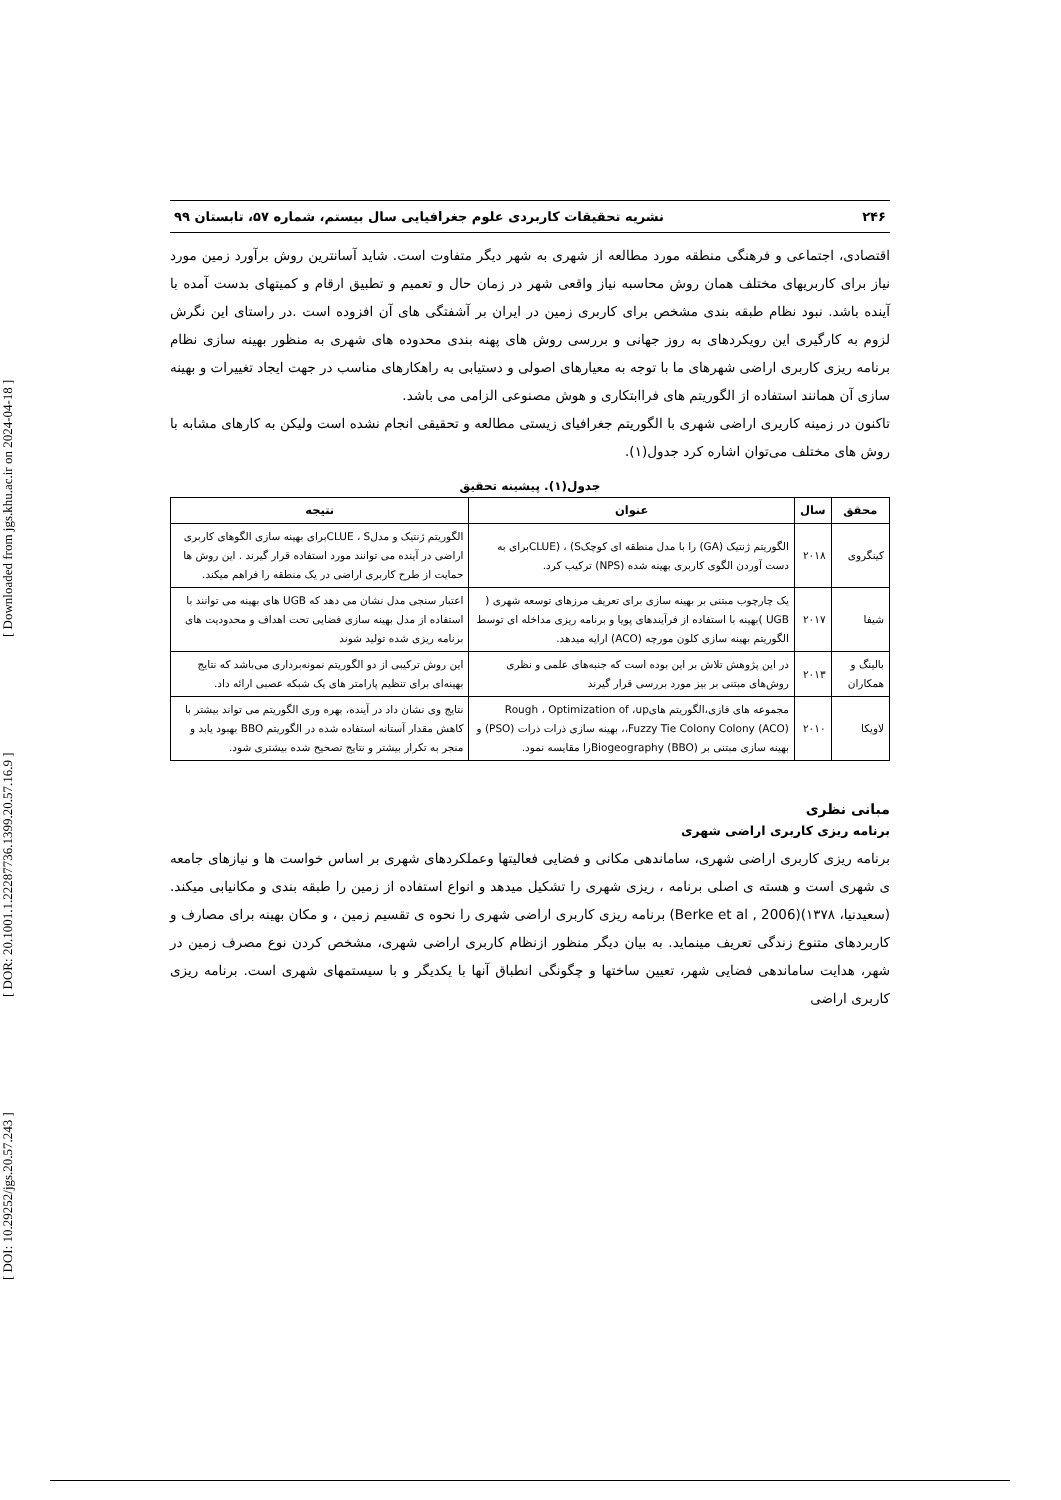[ DOI: 10.29252/jgs.20.57.243 ] [ DOR: 20.1001.1.22287736.1399.20.57.16.9 ] [ Downloaded from jgs.khu.ac.ir on 2024-04-18 ]
۲۴۶ نشریه تحقیقات کاربردی علوم جغرافیایی سال بیستم، شماره ۵۷، تابستان ۹۹
اقتصادی، اجتماعی و فرهنگی منطقه مورد مطالعه از شهری به شهر دیگر متفاوت است. شاید آسانترین روش برآورد زمین مورد نیاز برای کاربریهای مختلف همان روش محاسبه نیاز واقعی شهر در زمان حال و تعمیم و تطبیق ارقام و کمیتهای بدست آمده با آینده باشد. نبود نظام طبقه بندی مشخص برای کاربری زمین در ایران بر آشفتگی های آن افزوده است .در راستای این نگرش لزوم به کارگیری این رویکردهای به روز جهانی و بررسی روش های پهنه بندی محدوده های شهری به منظور بهینه سازی نظام برنامه ریزی کاربری اراضی شهرهای ما با توجه به معیارهای اصولی و دستیابی به راهکارهای مناسب در جهت ایجاد تغییرات و بهینه سازی آن همانند استفاده از الگوریتم های فراابتکاری و هوش مصنوعی الزامی می باشد.
تاکنون در زمینه کاریری اراضی شهری با الگوریتم جغرافیای زیستی مطالعه و تحقیقی انجام نشده است ولیکن به کارهای مشابه با روش های مختلف می‌توان اشاره کرد جدول(۱).
جدول(۱). پیشینه تحقیق
| محقق | سال | عنوان | نتیجه |
| --- | --- | --- | --- |
| کینگروی | ۲۰۱۸ | الگوریتم ژنتیک (GA) را با مدل منطقه ای کوچکCLUE) ، (Sبرای به دست آوردن الگوی کاربری بهینه شده (NPS) ترکیب کرد. | الگوریتم ژنتیک و مدلCLUE ، Sبرای بهینه سازی الگوهای کاربری اراضی در آینده می توانند مورد استفاده قرار گیرند . این روش ها حمایت از طرح کاربری اراضی در یک منطقه را فراهم میکند. |
| شیفا | ۲۰۱۷ | یک چارچوب مبتنی بر بهینه سازی برای تعریف مرزهای توسعه شهری ( UGB )بهینه با استفاده از فرآیندهای پویا و برنامه ریزی مداخله ای توسط الگوریتم بهینه سازی کلون مورچه (ACO) ارایه میدهد. | اعتبار سنجی مدل نشان می دهد که UGB های بهینه می توانند با استفاده از مدل بهینه سازی فضایی تحت اهداف و محدودیت های برنامه ریزی شده تولید شوند |
| بالینگ و همکاران | ۲۰۱۳ | در این پژوهش تلاش بر این بوده است که جنبه‌های علمی و نظری روش‌های مبتنی بر بیز مورد بررسی قرار گیرند | این روش ترکیبی از دو الگوریتم نمونه‌برداری می‌باشد که نتایج بهینه‌ای برای تنظیم پارامتر های یک شبکه عصبی ارائه داد. |
| لاویکا | ۲۰۱۰ | مجموعه های فازی،الگوریتم هایRough ، Optimization of ،up ،Fuzzy Tie Colony Colony (ACO)، بهینه سازی ذرات ذرات (PSO) و بهینه سازی مبتنی بر Biogeography (BBO)را مقایسه نمود. | نتایج وی نشان داد در آینده، بهره وری الگوریتم می تواند بیشتر با کاهش مقدار آستانه استفاده شده در الگوریتم BBO بهبود یابد و منجر به تکرار بیشتر و نتایج تصحیح شده بیشتری شود. |
مبانی نظری
برنامه ریزی کاربری اراضی شهری
برنامه ریزی کاربری اراضی شهری، ساماندهی مکانی و فضایی فعالیتها وعملکردهای شهری بر اساس خواست ها و نیازهای جامعه ی شهری است و هسته ی اصلی برنامه ، ریزی شهری را تشکیل میدهد و انواع استفاده از زمین را طبقه بندی و مکانیابی میکند. (سعیدنیا، ۱۳۷۸)(Berke et al , 2006) برنامه ریزی کاربری اراضی شهری را نحوه ی تقسیم زمین ، و مکان بهینه برای مصارف و کاربردهای متنوع زندگی تعریف مینماید. به بیان دیگر منظور ازنظام کاربری اراضی شهری، مشخص کردن نوع مصرف زمین در شهر، هدایت ساماندهی فضایی شهر، تعیین ساختها و چگونگی انطباق آنها با یکدیگر و با سیستمهای شهری است. برنامه ریزی کاربری اراضی